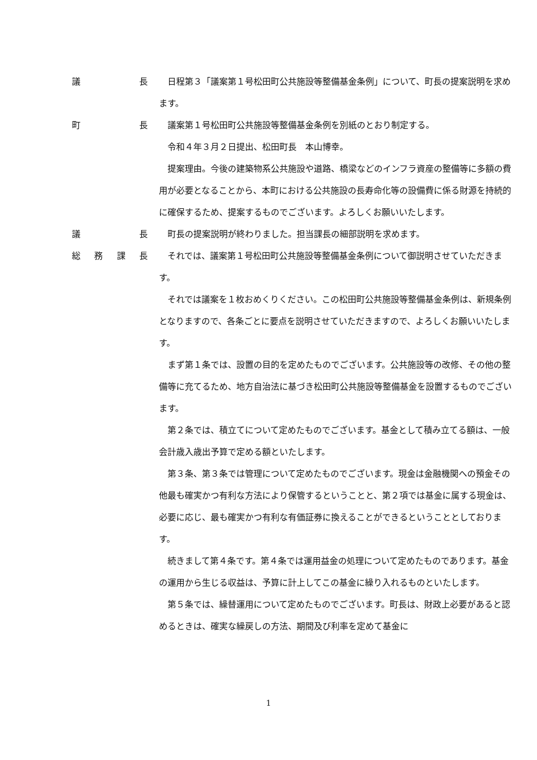議長 日程第３「議案第１号松田町公共施設等整備基金条例」について、町長の提案説明を求めます。
町長 議案第１号松田町公共施設等整備基金条例を別紙のとおり制定する。
令和４年３月２日提出、松田町長　本山博幸。
提案理由。今後の建築物系公共施設や道路、橋梁などのインフラ資産の整備等に多額の費用が必要となることから、本町における公共施設の長寿命化等の設備費に係る財源を持続的に確保するため、提案するものでございます。よろしくお願いいたします。
議長 町長の提案説明が終わりました。担当課長の細部説明を求めます。
総務課長 それでは、議案第１号松田町公共施設等整備基金条例について御説明させていただきます。
それでは議案を１枚おめくりください。この松田町公共施設等整備基金条例は、新規条例となりますので、各条ごとに要点を説明させていただきますので、よろしくお願いいたします。
まず第１条では、設置の目的を定めたものでございます。公共施設等の改修、その他の整備等に充てるため、地方自治法に基づき松田町公共施設等整備基金を設置するものでございます。
第２条では、積立てについて定めたものでございます。基金として積み立てる額は、一般会計歳入歳出予算で定める額といたします。
第３条、第３条では管理について定めたものでございます。現金は金融機関への預金その他最も確実かつ有利な方法により保管するということと、第２項では基金に属する現金は、必要に応じ、最も確実かつ有利な有価証券に換えることができるということとしております。
続きまして第４条です。第４条では運用益金の処理について定めたものであります。基金の運用から生じる収益は、予算に計上してこの基金に繰り入れるものといたします。
第５条では、繰替運用について定めたものでございます。町長は、財政上必要があると認めるときは、確実な繰戻しの方法、期間及び利率を定めて基金に
1